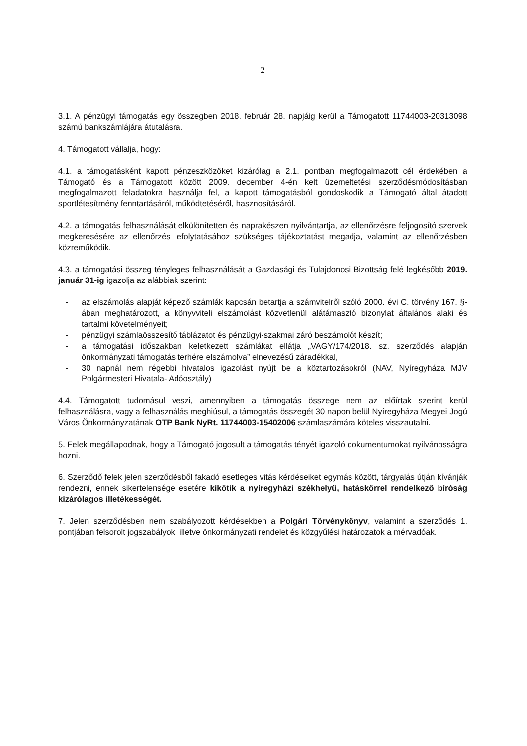2
3.1. A pénzügyi támogatás egy összegben 2018. február 28. napjáig kerül a Támogatott 11744003-20313098 számú bankszámlájára átutalásra.
4. Támogatott vállalja, hogy:
4.1. a támogatásként kapott pénzeszközöket kizárólag a 2.1. pontban megfogalmazott cél érdekében a Támogató és a Támogatott között 2009. december 4-én kelt üzemeltetési szerződésmódosításban megfogalmazott feladatokra használja fel, a kapott támogatásból gondoskodik a Támogató által átadott sportlétesítmény fenntartásáról, működtetéséről, hasznosításáról.
4.2. a támogatás felhasználását elkülönítetten és naprakészen nyilvántartja, az ellenőrzésre feljogosító szervek megkeresésére az ellenőrzés lefolytatásához szükséges tájékoztatást megadja, valamint az ellenőrzésben közreműködik.
4.3. a támogatási összeg tényleges felhasználását a Gazdasági és Tulajdonosi Bizottság felé legkésőbb 2019. január 31-ig igazolja az alábbiak szerint:
- az elszámolás alapját képező számlák kapcsán betartja a számvitelről szóló 2000. évi C. törvény 167. §-ában meghatározott, a könyvviteli elszámolást közvetlenül alátámasztó bizonylat általános alaki és tartalmi követelményeit;
- pénzügyi számlaösszesítő táblázatot és pénzügyi-szakmai záró beszámolót készít;
- a támogatási időszakban keletkezett számlákat ellátja „VAGY/174/2018. sz. szerződés alapján önkormányzati támogatás terhére elszámolva” elnevezésű záradékkal,
- 30 napnál nem régebbi hivatalos igazolást nyújt be a köztartozásokról (NAV, Nyíregyháza MJV Polgármesteri Hivatala- Adóosztály)
4.4. Támogatott tudomásul veszi, amennyiben a támogatás összege nem az előírtak szerint kerül felhasználásra, vagy a felhasználás meghiúsul, a támogatás összegét 30 napon belül Nyíregyháza Megyei Jogú Város Önkormányzatának OTP Bank NyRt. 11744003-15402006 számlaszámára köteles visszautalni.
5. Felek megállapodnak, hogy a Támogató jogosult a támogatás tényét igazoló dokumentumokat nyilvánosságra hozni.
6. Szerződő felek jelen szerződésből fakadó esetleges vitás kérdéseiket egymás között, tárgyalás útján kívánják rendezni, ennek sikertelensége esetére kikötik a nyíregyházi székhelyű, hatáskörrel rendelkező bíróság kizárólagos illetékességét.
7. Jelen szerződésben nem szabályozott kérdésekben a Polgári Törvénykönyv, valamint a szerződés 1. pontjában felsorolt jogszabályok, illetve önkormányzati rendelet és közgyűlési határozatok a mérvadóak.